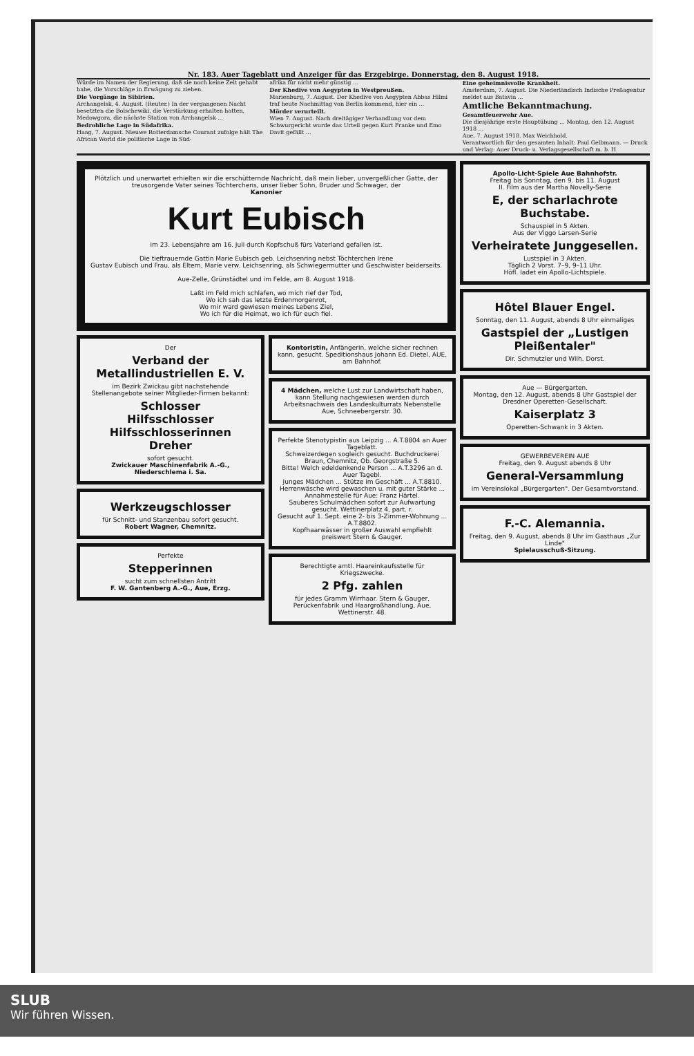Nr. 183. Auer Tageblatt und Anzeiger für das Erzgebirge. Donnerstag, den 8. August 1918.
Würde im Namen der Regierung, daß sie noch keine Zeit gehabt habe, die Vorschläge in Erwägung zu ziehen.
Die Vorgänge in Sibirien.
Archangelsk, 4. August. (Reuter.) In der vergangenen Nacht besetzten die Bolschewiki, die Verstärkung erhalten hatten, Medowgora, die nächste Station von Archangelsk ...
Bedrohliche Lage in Südafrika.
Haag, 7. August. Nieuwe Rotterdamsche Courant zufolge hält The African World die politische Lage in Süd-
afrika für nicht mehr günstig ...
Der Khedive von Aegypten in Westpreußen.
Marienburg, 7. August. Der Khedive von Aegypten Abbas Hilmi traf heute Nachmittag von Berlin kommend, hier ein ...
Mörder verurteilt.
Wien 7. August. Nach dreitägiger Verhandlung vor dem Schwurgericht wurde das Urteil gegen Kurt Franke und Emo Davit gefällt ...
Eine geheimnisvolle Krankheit.
Amsterdam, 7. August. Die Niederländisch Indische Preßagentur meldet aus Batavia ...
Amtliche Bekanntmachung.
Gesamtfeuerwehr Aue.
Die diesjährige erste Hauptübung ... Montag, den 12. August 1918 ...
Aue, 7. August 1918. Max Weichhold.
Verantwortlich für den gesamten Inhalt: Paul Gelbmann. — Druck und Verlag: Auer Druck- u. Verlagsgesellschaft m. b. H.
Plötzlich und unerwartet erhielten wir die erschütternde Nachricht, daß mein lieber, unvergeßlicher Gatte, der treusorgende Vater seines Töchterchens, unser lieber Sohn, Bruder und Schwager, der
Kanonier
Kurt Eubisch
im 23. Lebensjahre am 16. Juli durch Kopfschuß fürs Vaterland gefallen ist.
Die tieftrauernde Gattin Marie Eubisch geb. Leichsenring nebst Töchterchen Irene
Gustav Eubisch und Frau, als Eltern, Marie verw. Leichsenring, als Schwiegermutter und Geschwister beiderseits.
Aue-Zelle, Grünstädtel und im Felde, am 8. August 1918.
Laßt im Feld mich schlafen, wo mich rief der Tod,
Wo ich sah das letzte Erdenmorgenrot,
Wo mir ward gewiesen meines Lebens Ziel,
Wo ich für die Heimat, wo ich für euch fiel.
Der
Verband der Metallindustriellen E. V.
im Bezirk Zwickau gibt nachstehende Stellenangebote seiner Mitglieder-Firmen bekannt:
Schlosser
Hilfsschlosser
Hilfsschlosserinnen
Dreher
sofort gesucht.
Zwickauer Maschinenfabrik A.-G., Niederschlema i. Sa.
Werkzeugschlosser
für Schnitt- und Stanzenbau sofort gesucht.
Robert Wagner, Chemnitz.
Perfekte
Stepperinnen
sucht zum schnellsten Antritt
F. W. Gantenberg A.-G., Aue, Erzg.
Kontoristin, Anfängerin, welche sicher rechnen kann, gesucht. Speditionshaus Johann Ed. Dietel, AUE, am Bahnhof.
4 Mädchen, welche Lust zur Landwirtschaft haben, kann Stellung nachgewiesen werden durch Arbeitsnachweis des Landeskulturrats Nebenstelle Aue, Schneebergerstr. 30.
Perfekte Stenotypistin aus Leipzig ... A.T.8804 an Auer Tageblatt.
Schweizerdegen sogleich gesucht. Buchdruckerei Braun, Chemnitz, Ob. Georgstraße 5.
Bitte! Welch edeldenkende Person ... A.T.3296 an d. Auer Tagebl.
Junges Mädchen ... Stütze im Geschäft ... A.T.8810.
Herrenwäsche wird gewaschen u. mit guter Stärke ... Annahmestelle für Aue: Franz Härtel.
Sauberes Schulmädchen sofort zur Aufwartung gesucht. Wettinerplatz 4, part. r.
Gesucht auf 1. Sept. eine 2- bis 3-Zimmer-Wohnung ... A.T.8802.
Kopfhaarwässer in großer Auswahl empfiehlt preiswert Stern & Gauger.
Berechtigte amtl. Haareinkaufsstelle für Kriegszwecke.
2 Pfg. zahlen
für jedes Gramm Wirrhaar. Stern & Gauger, Perückenfabrik und Haargroßhandlung, Aue, Wettinerstr. 48.
Apollo-Licht-Spiele Aue Bahnhofstr.
Freitag bis Sonntag, den 9. bis 11. August
II. Film aus der Martha Novelly-Serie
E, der scharlachrote Buchstabe.
Schauspiel in 5 Akten.
Aus der Viggo Larsen-Serie
Verheiratete Junggesellen.
Lustspiel in 3 Akten.
Täglich 2 Vorst. 7–9, 9–11 Uhr.
Höfl. ladet ein Apollo-Lichtspiele.
Hôtel Blauer Engel.
Sonntag, den 11. August, abends 8 Uhr einmaliges
Gastspiel der „Lustigen Pleißentaler"
Dir. Schmutzler und Wilh. Dorst.
Aue — Bürgergarten.
Montag, den 12. August, abends 8 Uhr Gastspiel der Dresdner Operetten-Gesellschaft.
Kaiserplatz 3
Operetten-Schwank in 3 Akten.
GEWERBEVEREIN AUE
Freitag, den 9. August abends 8 Uhr
General-Versammlung
im Vereinslokal „Bürgergarten". Der Gesamtvorstand.
F.-C. Alemannia.
Freitag, den 9. August, abends 8 Uhr im Gasthaus „Zur Linde"
Spielausschuß-Sitzung.
SLUB
Wir führen Wissen.